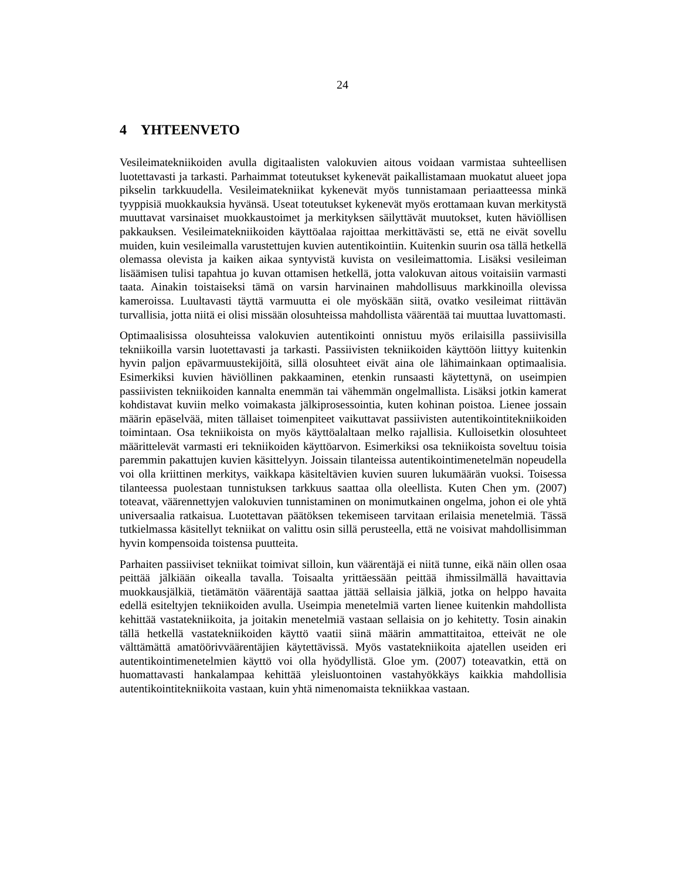24
4 YHTEENVETO
Vesileimatekniikoiden avulla digitaalisten valokuvien aitous voidaan varmistaa suhteellisen luotettavasti ja tarkasti. Parhaimmat toteutukset kykenevät paikallistamaan muokatut alueet jopa pikselin tarkkuudella. Vesileimatekniikat kykenevät myös tunnistamaan periaatteessa minkä tyyppisiä muokkauksia hyvänsä. Useat toteutukset kykenevät myös erottamaan kuvan merkitystä muuttavat varsinaiset muokkaustoimet ja merkityksen säilyttävät muutokset, kuten häviöllisen pakkauksen. Vesileimatekniikoiden käyttöalaa rajoittaa merkittävästi se, että ne eivät sovellu muiden, kuin vesileimalla varustettujen kuvien autentikointiin. Kuitenkin suurin osa tällä hetkellä olemassa olevista ja kaiken aikaa syntyvistä kuvista on vesileimattomia. Lisäksi vesileiman lisäämisen tulisi tapahtua jo kuvan ottamisen hetkellä, jotta valokuvan aitous voitaisiin varmasti taata. Ainakin toistaiseksi tämä on varsin harvinainen mahdollisuus markkinoilla olevissa kameroissa. Luultavasti täyttä varmuutta ei ole myöskään siitä, ovatko vesileimat riittävän turvallisia, jotta niitä ei olisi missään olosuhteissa mahdollista väärentää tai muuttaa luvattomasti.
Optimaalisissa olosuhteissa valokuvien autentikointi onnistuu myös erilaisilla passiivisilla tekniikoilla varsin luotettavasti ja tarkasti. Passiivisten tekniikoiden käyttöön liittyy kuitenkin hyvin paljon epävarmuustekijöitä, sillä olosuhteet eivät aina ole lähimainkaan optimaalisia. Esimerkiksi kuvien häviöllinen pakkaaminen, etenkin runsaasti käytettynä, on useimpien passiivisten tekniikoiden kannalta enemmän tai vähemmän ongelmallista. Lisäksi jotkin kamerat kohdistavat kuviin melko voimakasta jälkiprosessointia, kuten kohinan poistoa. Lienee jossain määrin epäselvää, miten tällaiset toimenpiteet vaikuttavat passiivisten autentikointitekniikoiden toimintaan. Osa tekniikoista on myös käyttöalaltaan melko rajallisia. Kulloisetkin olosuhteet määrittelevät varmasti eri tekniikoiden käyttöarvon. Esimerkiksi osa tekniikoista soveltuu toisia paremmin pakattujen kuvien käsittelyyn. Joissain tilanteissa autentikointimenetelmän nopeudella voi olla kriittinen merkitys, vaikkapa käsiteltävien kuvien suuren lukumäärän vuoksi. Toisessa tilanteessa puolestaan tunnistuksen tarkkuus saattaa olla oleellista. Kuten Chen ym. (2007) toteavat, väärennettyjen valokuvien tunnistaminen on monimutkainen ongelma, johon ei ole yhtä universaalia ratkaisua. Luotettavan päätöksen tekemiseen tarvitaan erilaisia menetelmiä. Tässä tutkielmassa käsitellyt tekniikat on valittu osin sillä perusteella, että ne voisivat mahdollisimman hyvin kompensoida toistensa puutteita.
Parhaiten passiiviset tekniikat toimivat silloin, kun väärentäjä ei niitä tunne, eikä näin ollen osaa peittää jälkiään oikealla tavalla. Toisaalta yrittäessään peittää ihmissilmällä havaittavia muokkausjälkiä, tietämätön väärentäjä saattaa jättää sellaisia jälkiä, jotka on helppo havaita edellä esiteltyjen tekniikoiden avulla. Useimpia menetelmiä varten lienee kuitenkin mahdollista kehittää vastatekniikoita, ja joitakin menetelmiä vastaan sellaisia on jo kehitetty. Tosin ainakin tällä hetkellä vastatekniikoiden käyttö vaatii siinä määrin ammattitaitoa, etteivät ne ole välttämättä amatöörivväärentäjien käytettävissä. Myös vastatekniikoita ajatellen useiden eri autentikointimenetelmien käyttö voi olla hyödyllistä. Gloe ym. (2007) toteavatkin, että on huomattavasti hankalampaa kehittää yleisluontoinen vastahyökkäys kaikkia mahdollisia autentikointitekniikoita vastaan, kuin yhtä nimenomaista tekniikkaa vastaan.